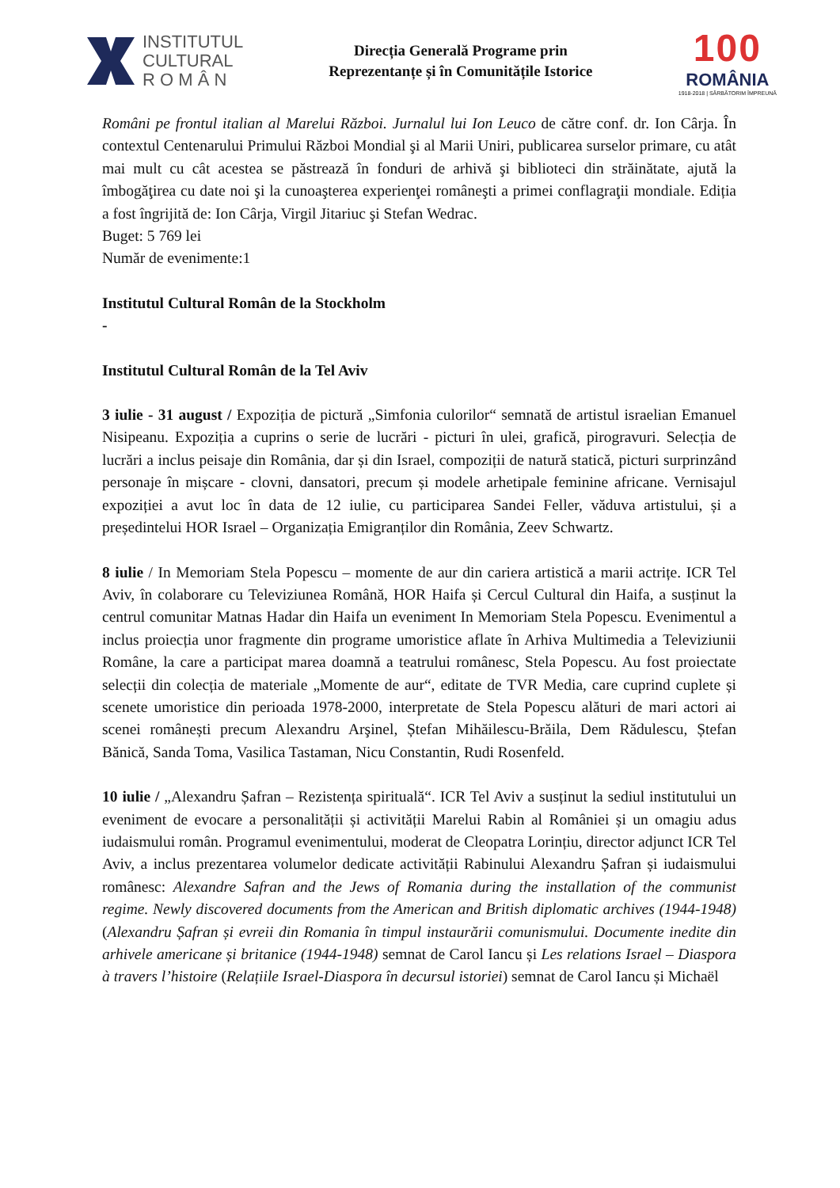INSTITUTUL
CULTURAL
R O M Â N
Direcția Generală Programe prin
Reprezentanțe și în Comunitățile Istorice
100
ROMÂNIA
1918-2018 | SĂRBĂTORIM ÎMPREUNĂ
Români pe frontul italian al Marelui Război. Jurnalul lui Ion Leuco de către conf. dr. Ion Cârja. În contextul Centenarului Primului Război Mondial şi al Marii Uniri, publicarea surselor primare, cu atât mai mult cu cât acestea se păstrează în fonduri de arhivă şi biblioteci din străinătate, ajută la îmbogăţirea cu date noi şi la cunoaşterea experienţei româneşti a primei conflagraţii mondiale. Ediția a fost îngrijită de: Ion Cârja, Virgil Jitariuc şi Stefan Wedrac.
Buget: 5 769 lei
Număr de evenimente:1
Institutul Cultural Român de la Stockholm
-
Institutul Cultural Român de la Tel Aviv
3 iulie - 31 august / Expoziția de pictură „Simfonia culorilor“ semnată de artistul israelian Emanuel Nisipeanu. Expoziția a cuprins o serie de lucrări - picturi în ulei, grafică, pirogravuri. Selecția de lucrări a inclus peisaje din România, dar și din Israel, compoziții de natură statică, picturi surprinzând personaje în mișcare - clovni, dansatori, precum și modele arhetipale feminine africane. Vernisajul expoziției a avut loc în data de 12 iulie, cu participarea Sandei Feller, văduva artistului, și a președintelui HOR Israel – Organizația Emigranților din România, Zeev Schwartz.
8 iulie / In Memoriam Stela Popescu – momente de aur din cariera artistică a marii actrițe. ICR Tel Aviv, în colaborare cu Televiziunea Română, HOR Haifa și Cercul Cultural din Haifa, a susținut la centrul comunitar Matnas Hadar din Haifa un eveniment In Memoriam Stela Popescu. Evenimentul a inclus proiecția unor fragmente din programe umoristice aflate în Arhiva Multimedia a Televiziunii Române, la care a participat marea doamnă a teatrului românesc, Stela Popescu. Au fost proiectate selecții din colecția de materiale „Momente de aur“, editate de TVR Media, care cuprind cuplete și scenete umoristice din perioada 1978-2000, interpretate de Stela Popescu alături de mari actori ai scenei românești precum Alexandru Arşinel, Ștefan Mihăilescu-Brăila, Dem Rădulescu, Ștefan Bănică, Sanda Toma, Vasilica Tastaman, Nicu Constantin, Rudi Rosenfeld.
10 iulie / „Alexandru Șafran – Rezistența spirituală“. ICR Tel Aviv a susținut la sediul institutului un eveniment de evocare a personalității și activității Marelui Rabin al României și un omagiu adus iudaismului român. Programul evenimentului, moderat de Cleopatra Lorințiu, director adjunct ICR Tel Aviv, a inclus prezentarea volumelor dedicate activității Rabinului Alexandru Șafran și iudaismului românesc: Alexandre Safran and the Jews of Romania during the installation of the communist regime. Newly discovered documents from the American and British diplomatic archives (1944-1948) (Alexandru Șafran și evreii din Romania în timpul instaurării comunismului. Documente inedite din arhivele americane și britanice (1944-1948) semnat de Carol Iancu și Les relations Israel – Diaspora à travers l’histoire (Relațiile Israel-Diaspora în decursul istoriei) semnat de Carol Iancu și Michaël